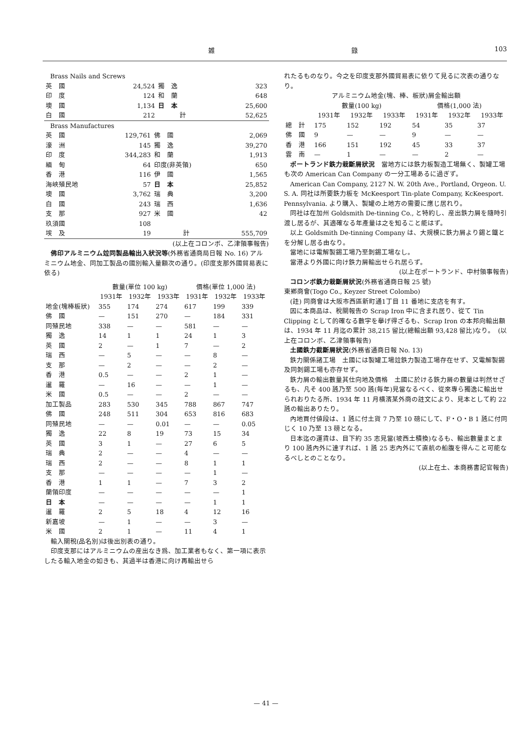雑 錄 103
Brass Nails and Screws
| 英 國 | 24,524 | 獨 逸 | 323 |
| 印 度 | 124 | 和 蘭 | 648 |
| 墺 國 | 1,134 | 日 本 | 25,600 |
| 白 國 | 212 | 計 | 52,625 |
Brass Manufactures
| 英 國 | 129,761 | 佛 國 | 2,069 |
| 濠 洲 | 145 | 獨 逸 | 39,270 |
| 印 度 | 344,283 | 和 蘭 | 1,913 |
| 緬 甸 | 64 | 印度(非英領) | 650 |
| 香 港 | 116 | 伊 國 | 1,565 |
| 海峽殖民地 | 57 | 日 本 | 25,852 |
| 墺 國 | 3,762 | 瑞 典 | 3,200 |
| 白 國 | 243 | 瑞 西 | 1,636 |
| 支 那 | 927 | 米 國 | 42 |
| 玖須國 | 108 | | |
| 埃 及 | 19 | 計 | 555,709 |
(以上在コロンボ、乙津領事報告)
佛印アルミニウム竝同製品輸出入狀況等(外務省通商局日報 No. 16) アルミニウム地金、同加工製品の國別輸入量額次の通り。(印度支那外國貿易表に依る)
| | 數量(單位 100 kg) | | | 價格(單位 1,000 法) | | |
| --- | --- | --- | --- | --- | --- | --- |
| | 1931年 | 1932年 | 1933年 | 1931年 | 1932年 | 1933年 |
| 地金(塊棒板狀) | 355 | 174 | 274 | 617 | 199 | 339 |
| 佛 國 | — | 151 | 270 | — | 184 | 331 |
| 同殖民地 | 338 | — | — | 581 | — | — |
| 獨 逸 | 14 | 1 | 1 | 24 | 1 | 3 |
| 英 國 | 2 | — | 1 | 7 | — | 2 |
| 瑞 西 | — | 5 | — | — | 8 | — |
| 支 那 | — | 2 | — | — | 2 | — |
| 香 港 | 0.5 | — | — | 2 | 1 | — |
| 暹 羅 | — | 16 | — | — | 1 | — |
| 米 國 | 0.5 | — | — | 2 | — | — |
| 加工製品 | 283 | 530 | 345 | 788 | 867 | 747 |
| 佛 國 | 248 | 511 | 304 | 653 | 816 | 683 |
| 同殖民地 | — | — | 0.01 | — | — | 0.05 |
| 獨 逸 | 22 | 8 | 19 | 73 | 15 | 34 |
| 英 國 | 3 | 1 | — | 27 | 6 | 5 |
| 瑞 典 | 2 | — | — | 4 | — | — |
| 瑞 西 | 2 | — | — | 8 | 1 | 1 |
| 支 那 | — | — | — | — | 1 | — |
| 香 港 | 1 | 1 | — | 7 | 3 | 2 |
| 蘭領印度 | — | — | — | — | — | 1 |
| 日 本 | — | — | — | — | 1 | 1 |
| 暹 羅 | 2 | 5 | 18 | 4 | 12 | 16 |
| 新嘉坡 | — | 1 | — | — | 3 | — |
| 米 國 | 2 | 1 | — | 11 | 4 | 1 |
輸入關稅(品名別)は後出別表の通り。
印度支那にはアルミニウムの産出なき爲、加工業者もなく、第一項に表示したる輸入地金の如きも、其過半は香港に向け再輸出せら
れたるものなり。今之を印度支那外國貿易表に依りて見るに次表の通りなり。
アルミニウム地金(塊、棒、板狀)屑金輸出額
| | 數量(100 kg) | | | 價格(1,000 法) | | |
| --- | --- | --- | --- | --- | --- | --- |
| | 1931年 | 1932年 | 1933年 | 1931年 | 1932年 | 1933年 |
| 總 計 | 175 | 152 | 192 | 54 | 35 | 37 |
| 佛 國 | 9 | — | — | 9 | — | — |
| 香 港 | 166 | 151 | 192 | 45 | 33 | 37 |
| 雲 南 | — | 1 | — | — | 2 | — |
ポートランド鉄力栽斷屑狀況　當地方には鉄力板製造工場無く、製罐工場も次の American Can Company の一分工場あるに過ぎず。
American Can Company, 2127 N. W. 20th Ave., Portland, Orgeon. U. S. A. 同社は所要鉄力板を McKeesport Tin-plate Company, KcKeesport. Pennsylvania. より購入、製罐の上地方の需要に應じ居れり。
同社は在加州 Goldsmith De-tinning Co., と特約し、産出鉄力屑を隨時引渡し居るが、其適確なる年產量は之を知ること能はず。
以上 Goldsmith De-tinning Company は、大規模に鉄力屑より錫と鐵とを分解し居る由なり。
當地には電解製錫工場乃至剝錫工場なし。
當港より外國に向け鉄力屑輸出せられ居らず。
(以上在ポートランド、中村領事報告)
コロンボ鉄力栽斷屑狀況(外務省通商日報 25 號)
東鄕商會(Togo Co., Keyzer Street Colombo)
(註) 同商會は大阪市西區新町通1丁目 11 番地に支店を有す。
因に本商品は、稅關報告の Scrap Iron 中に含まれ居り、從て Tin Clipping として的確なる數字を擧げ得ざるも、Scrap Iron の本邦向輸出額は、1934 年 11 月迄の累計 38,215 留比(總輸出額 93,428 留比)なり。　(以上在コロンボ、乙津領事報告)
土國鉄力截斷屑狀況(外務省通商日報 No. 13)
鉄力關係諸工場　土國には製罐工場竝鉄力製造工場存在せず、又電解製錫及同剝錫工場も亦存せず。
鉄力屑の輸出數量其仕向地及價格　土國に於ける鉄力屑の數量は判然せざるも、凡そ 400 瓲乃至 500 瓲(每年)見當なるべく、從來專ら獨逸に輸出せられおりたる所、1934 年 11 月横濱某外商の註文により、見本として約 22 瓲の輸出ありたり。
內地買付値段は、1 瓲に付土貨 7 乃至 10 磅にして、F・O・B 1 瓲に付同じく 10 乃至 13 磅となる。
日本迄の運賃は、目下約 35 志見當(坡西土積換)なるも、輸出數量まとまり 100 瓲內外に達すれば、1 瓲 25 志內外にて直航の船腹を得んこと可能なるべしとのことなり。
(以上在土、本商務書記官報告)
— 41 —